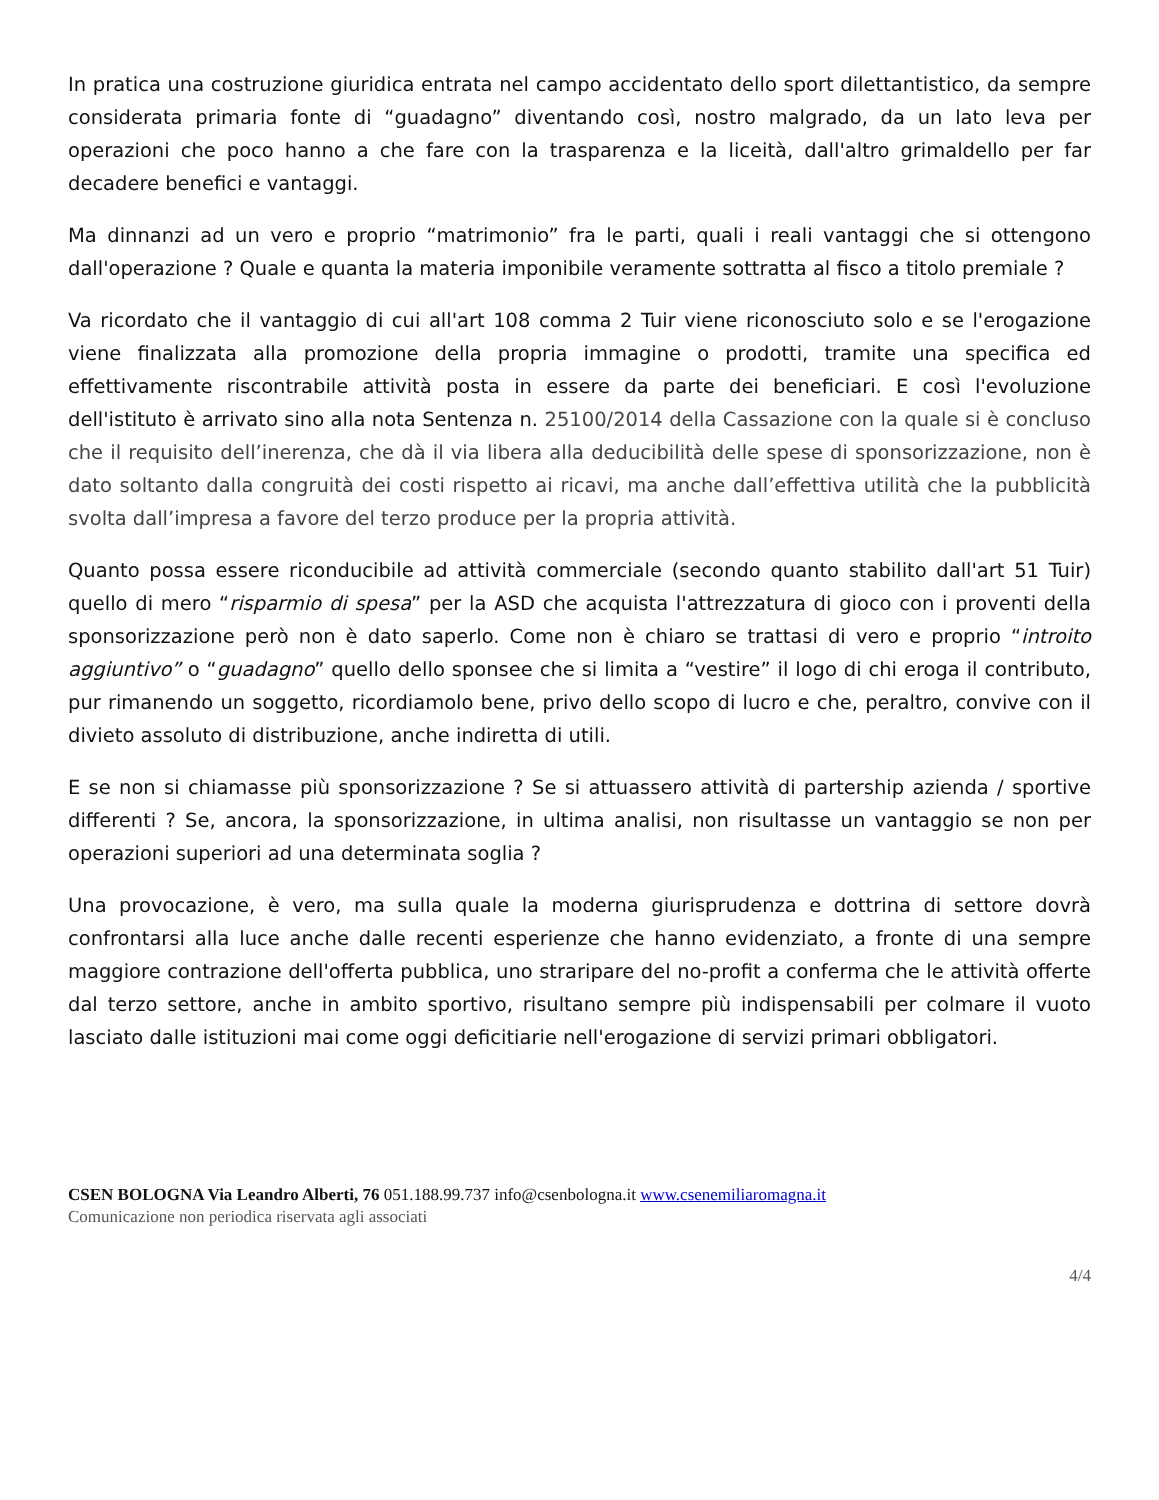In pratica una costruzione giuridica entrata nel campo accidentato dello sport dilettantistico, da sempre considerata primaria fonte di “guadagno” diventando così, nostro malgrado, da un lato leva per operazioni che poco hanno a che fare con la trasparenza e la liceità, dall'altro grimaldello per far decadere benefici e vantaggi.
Ma dinnanzi ad un vero e proprio “matrimonio” fra le parti, quali i reali vantaggi che si ottengono dall'operazione ? Quale e quanta la materia imponibile veramente sottratta al fisco a titolo premiale ?
Va ricordato che il vantaggio di cui all'art 108 comma 2 Tuir viene riconosciuto solo e se l'erogazione viene finalizzata alla promozione della propria immagine o prodotti, tramite una specifica ed effettivamente riscontrabile attività posta in essere da parte dei beneficiari. E così l'evoluzione dell'istituto è arrivato sino alla nota Sentenza n. 25100/2014 della Cassazione con la quale si è concluso che il requisito dell’inerenza, che dà il via libera alla deducibilità delle spese di sponsorizzazione, non è dato soltanto dalla congruità dei costi rispetto ai ricavi, ma anche dall’effettiva utilità che la pubblicità svolta dall’impresa a favore del terzo produce per la propria attività.
Quanto possa essere riconducibile ad attività commerciale (secondo quanto stabilito dall'art 51 Tuir) quello di mero “risparmio di spesa” per la ASD che acquista l'attrezzatura di gioco con i proventi della sponsorizzazione però non è dato saperlo. Come non è chiaro se trattasi di vero e proprio “introito aggiuntivo” o “guadagno” quello dello sponsee che si limita a “vestire” il logo di chi eroga il contributo, pur rimanendo un soggetto, ricordiamolo bene, privo dello scopo di lucro e che, peraltro, convive con il divieto assoluto di distribuzione, anche indiretta di utili.
E se non si chiamasse più sponsorizzazione ? Se si attuassero attività di partership azienda / sportive differenti ? Se, ancora, la sponsorizzazione, in ultima analisi, non risultasse un vantaggio se non per operazioni superiori ad una determinata soglia ?
Una provocazione, è vero, ma sulla quale la moderna giurisprudenza e dottrina di settore dovrà confrontarsi alla luce anche dalle recenti esperienze che hanno evidenziato, a fronte di una sempre maggiore contrazione dell'offerta pubblica, uno straripare del no-profit a conferma che le attività offerte dal terzo settore, anche in ambito sportivo, risultano sempre più indispensabili per colmare il vuoto lasciato dalle istituzioni mai come oggi deficitiarie nell'erogazione di servizi primari obbligatori.
CSEN BOLOGNA Via Leandro Alberti, 76 051.188.99.737 info@csenbologna.it www.csenemiliaromagna.it
Comunicazione non periodica riservata agli associati
4/4